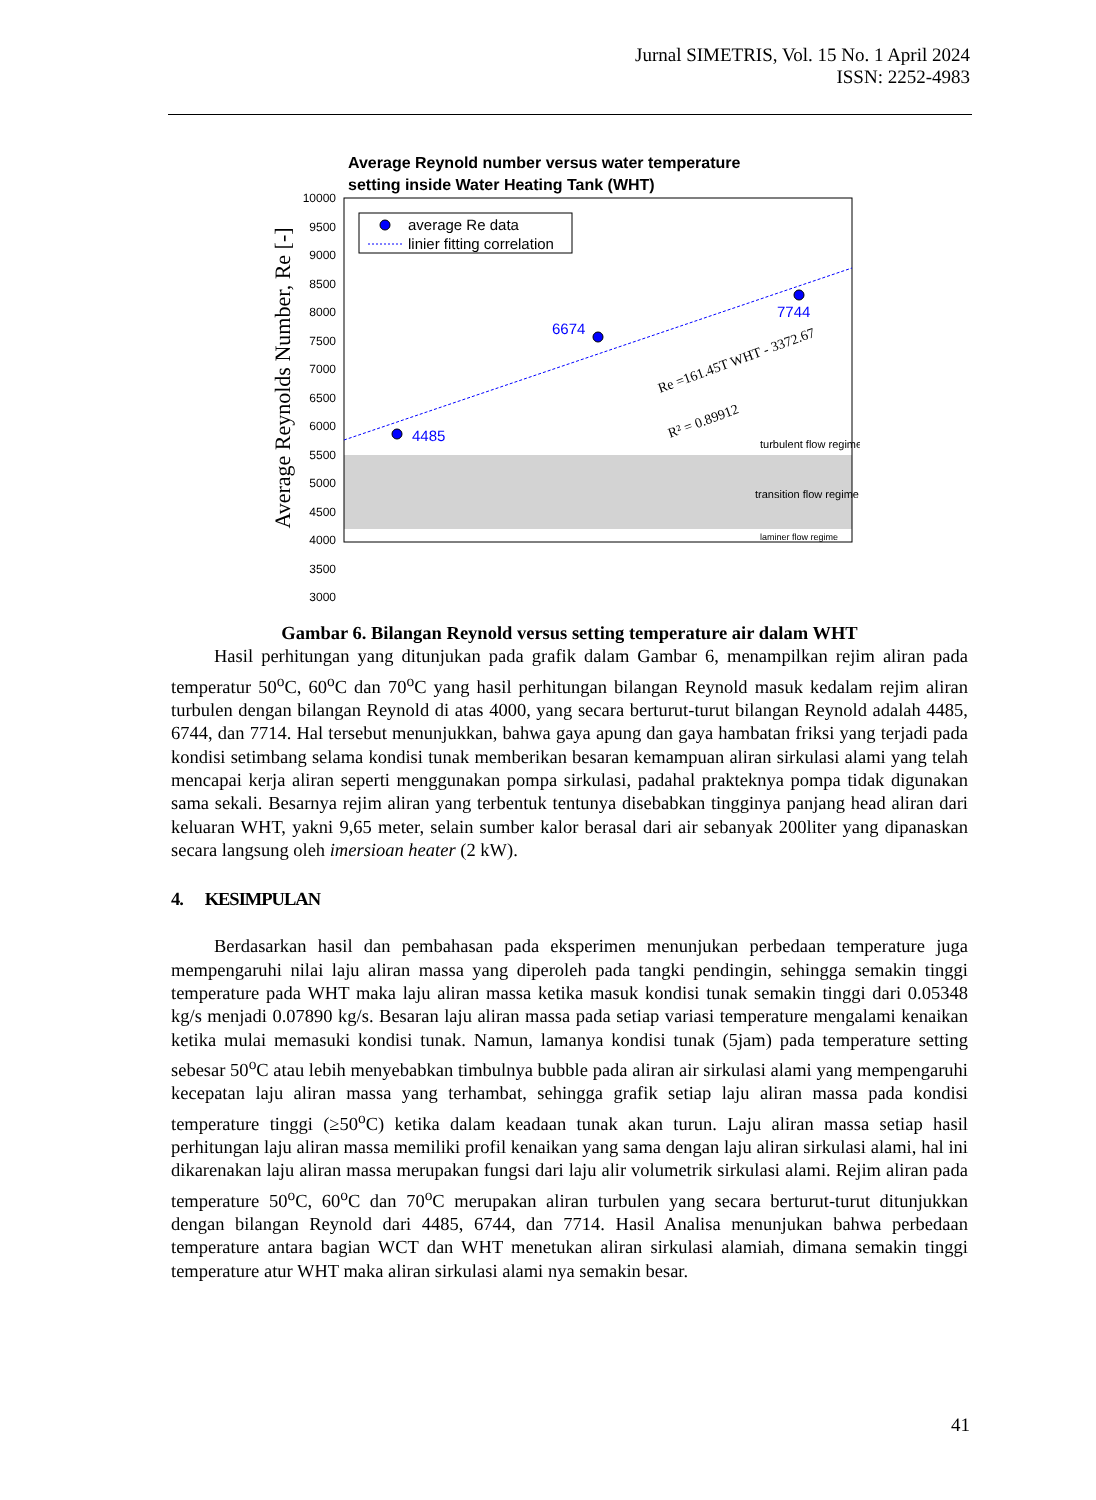Jurnal SIMETRIS, Vol. 15 No. 1 April 2024
ISSN: 2252-4983
Average Reynold number versus water temperature
setting inside Water Heating Tank (WHT)
10000
9500
9000
8500
8000
7500
7000
6500
6000
5500
5000
4500
4000
3500
3000
4485
6674
7744
average Re data
linier fitting correlation
Re =161.45T WHT - 3372.67
R² = 0.89912
turbulent flow regime
transition flow regime
laminer flow regime
Average Reynolds Number, Re [-]
Gambar 6. Bilangan Reynold versus setting temperature air dalam WHT
Hasil perhitungan yang ditunjukan pada grafik dalam Gambar 6, menampilkan rejim aliran pada temperatur 50<sup>o</sup>C, 60<sup>o</sup>C dan 70<sup>o</sup>C yang hasil perhitungan bilangan Reynold masuk kedalam rejim aliran turbulen dengan bilangan Reynold di atas 4000, yang secara berturut-turut bilangan Reynold adalah 4485, 6744, dan 7714. Hal tersebut menunjukkan, bahwa gaya apung dan gaya hambatan friksi yang terjadi pada kondisi setimbang selama kondisi tunak memberikan besaran kemampuan aliran sirkulasi alami yang telah mencapai kerja aliran seperti menggunakan pompa sirkulasi, padahal prakteknya pompa tidak digunakan sama sekali. Besarnya rejim aliran yang terbentuk tentunya disebabkan tingginya panjang head aliran dari keluaran WHT, yakni 9,65 meter, selain sumber kalor berasal dari air sebanyak 200liter yang dipanaskan secara langsung oleh imersioan heater (2 kW).
4. KESIMPULAN
Berdasarkan hasil dan pembahasan pada eksperimen menunjukan perbedaan temperature juga mempengaruhi nilai laju aliran massa yang diperoleh pada tangki pendingin, sehingga semakin tinggi temperature pada WHT maka laju aliran massa ketika masuk kondisi tunak semakin tinggi dari 0.05348 kg/s menjadi 0.07890 kg/s. Besaran laju aliran massa pada setiap variasi temperature mengalami kenaikan ketika mulai memasuki kondisi tunak. Namun, lamanya kondisi tunak (5jam) pada temperature setting sebesar 50<sup>o</sup>C atau lebih menyebabkan timbulnya bubble pada aliran air sirkulasi alami yang mempengaruhi kecepatan laju aliran massa yang terhambat, sehingga grafik setiap laju aliran massa pada kondisi temperature tinggi (≥50<sup>o</sup>C) ketika dalam keadaan tunak akan turun. Laju aliran massa setiap hasil perhitungan laju aliran massa memiliki profil kenaikan yang sama dengan laju aliran sirkulasi alami, hal ini dikarenakan laju aliran massa merupakan fungsi dari laju alir volumetrik sirkulasi alami. Rejim aliran pada temperature 50<sup>o</sup>C, 60<sup>o</sup>C dan 70<sup>o</sup>C merupakan aliran turbulen yang secara berturut-turut ditunjukkan dengan bilangan Reynold dari 4485, 6744, dan 7714. Hasil Analisa menunjukan bahwa perbedaan temperature antara bagian WCT dan WHT menetukan aliran sirkulasi alamiah, dimana semakin tinggi temperature atur WHT maka aliran sirkulasi alami nya semakin besar.
41